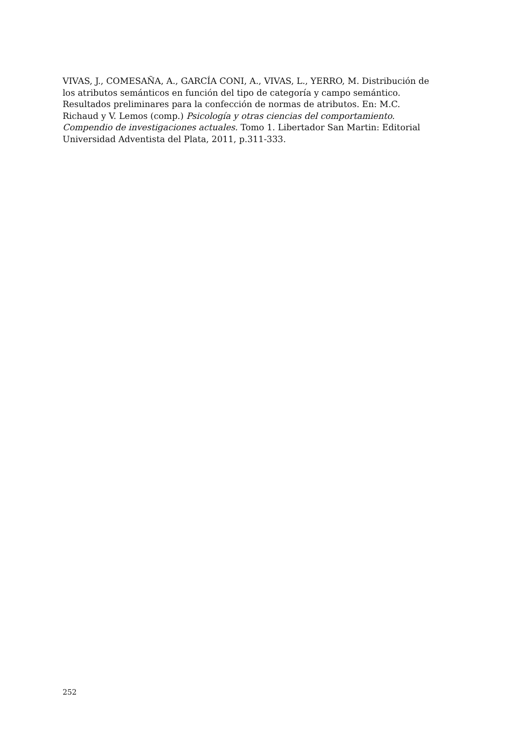VIVAS, J., COMESAÑA, A., GARCÍA CONI, A., VIVAS, L., YERRO, M. Distribución de los atributos semánticos en función del tipo de categoría y campo semántico. Resultados preliminares para la confección de normas de atributos. En: M.C. Richaud y V. Lemos (comp.) Psicología y otras ciencias del comportamiento. Compendio de investigaciones actuales. Tomo 1. Libertador San Martin: Editorial Universidad Adventista del Plata, 2011, p.311-333.
252